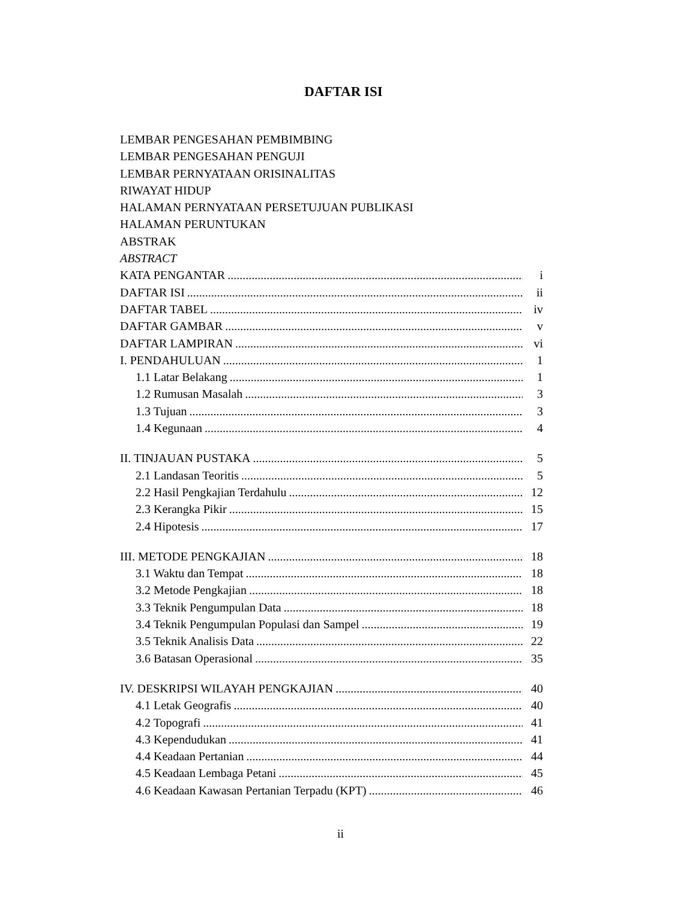DAFTAR ISI
LEMBAR PENGESAHAN PEMBIMBING
LEMBAR PENGESAHAN PENGUJI
LEMBAR PERNYATAAN ORISINALITAS
RIWAYAT HIDUP
HALAMAN PERNYATAAN PERSETUJUAN PUBLIKASI
HALAMAN PERUNTUKAN
ABSTRAK
ABSTRACT
KATA PENGANTAR i
DAFTAR ISI ii
DAFTAR TABEL iv
DAFTAR GAMBAR v
DAFTAR LAMPIRAN vi
I. PENDAHULUAN 1
1.1 Latar Belakang 1
1.2 Rumusan Masalah 3
1.3 Tujuan 3
1.4 Kegunaan 4
II. TINJAUAN PUSTAKA 5
2.1 Landasan Teoritis 5
2.2 Hasil Pengkajian Terdahulu 12
2.3 Kerangka Pikir 15
2.4 Hipotesis 17
III. METODE PENGKAJIAN 18
3.1 Waktu dan Tempat 18
3.2 Metode Pengkajian 18
3.3 Teknik Pengumpulan Data 18
3.4 Teknik Pengumpulan Populasi dan Sampel 19
3.5 Teknik Analisis Data 22
3.6 Batasan Operasional 35
IV. DESKRIPSI WILAYAH PENGKAJIAN 40
4.1 Letak Geografis 40
4.2 Topografi 41
4.3 Kependudukan 41
4.4 Keadaan Pertanian 44
4.5 Keadaan Lembaga Petani 45
4.6 Keadaan Kawasan Pertanian Terpadu (KPT) 46
ii